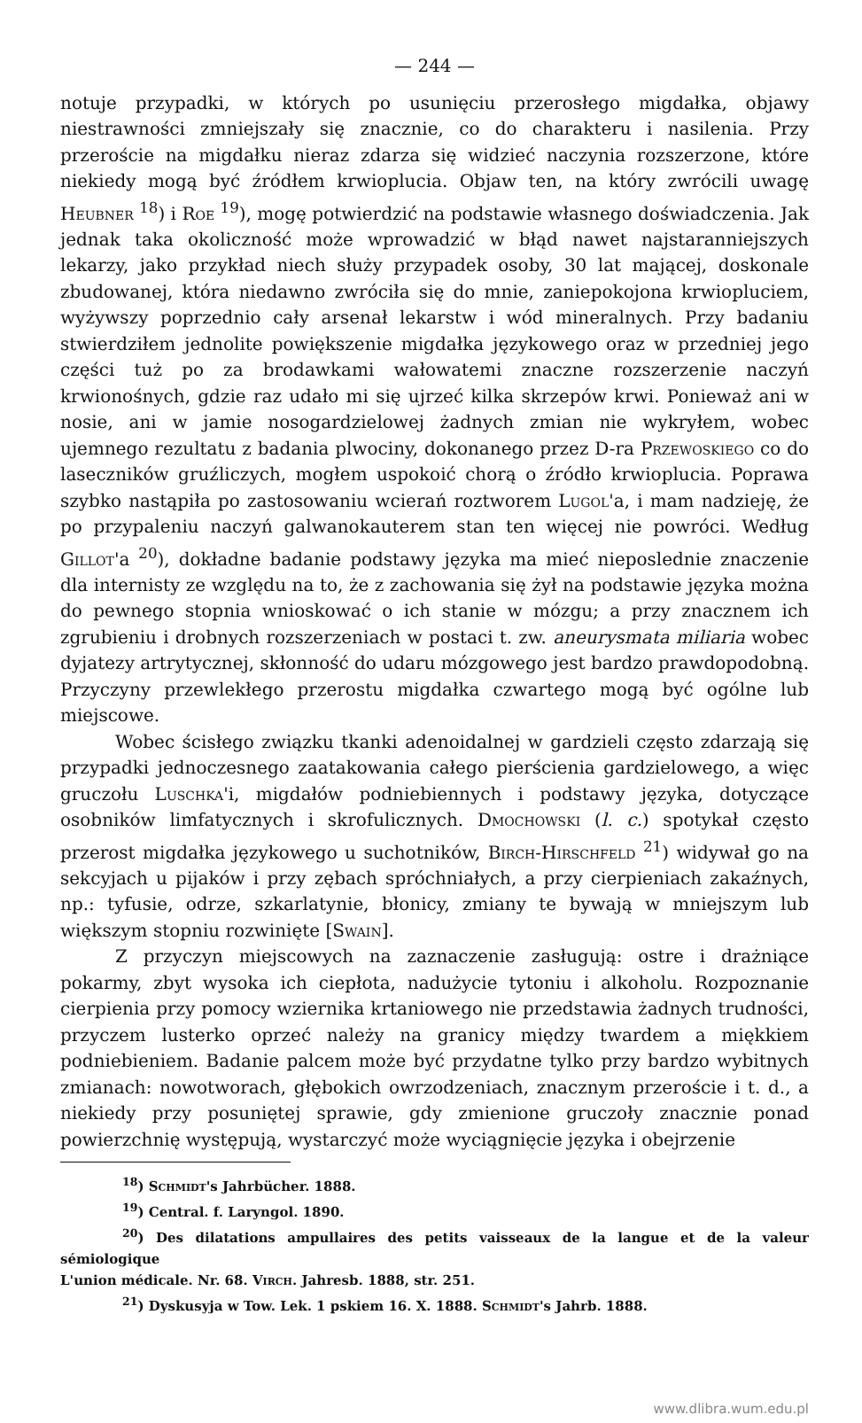— 244 —
notuje przypadki, w których po usunięciu przerosłego migdałka, objawy niestrawności zmniejszały się znacznie, co do charakteru i nasilenia. Przy przeroście na migdałku nieraz zdarza się widzieć naczynia rozszerzone, które niekiedy mogą być źródłem krwioplucia. Objaw ten, na który zwrócili uwagę Heubner <sup>18</sup>) i Roe <sup>19</sup>), mogę potwierdzić na podstawie własnego doświadczenia. Jak jednak taka okoliczność może wprowadzić w błąd nawet najstaranniejszych lekarzy, jako przykład niech służy przypadek osoby, 30 lat mającej, doskonale zbudowanej, która niedawno zwróciła się do mnie, zaniepokojona krwiopluciem, wyżywszy poprzednio cały arsenał lekarstw i wód mineralnych. Przy badaniu stwierdziłem jednolite powiększenie migdałka językowego oraz w przedniej jego części tuż po za brodawkami wałowatemi znaczne rozszerzenie naczyń krwionośnych, gdzie raz udało mi się ujrzeć kilka skrzepów krwi. Ponieważ ani w nosie, ani w jamie nosogardzielowej żadnych zmian nie wykryłem, wobec ujemnego rezultatu z badania plwociny, dokonanego przez D-ra Przewoskiego co do laseczników gruźliczych, mogłem uspokoić chorą o źródło krwioplucia. Poprawa szybko nastąpiła po zastosowaniu wcierań roztworem Lugol'a, i mam nadzieję, że po przypaleniu naczyń galwanokauterem stan ten więcej nie powróci. Według Gillot'a <sup>20</sup>), dokładne badanie podstawy języka ma mieć nieposlednie znaczenie dla internisty ze względu na to, że z zachowania się żył na podstawie języka można do pewnego stopnia wnioskować o ich stanie w mózgu; a przy znacznem ich zgrubieniu i drobnych rozszerzeniach w postaci t. zw. aneurysmata miliaria wobec dyjatezy artrytycznej, skłonność do udaru mózgowego jest bardzo prawdopodobną. Przyczyny przewlekłego przerostu migdałka czwartego mogą być ogólne lub miejscowe.
Wobec ścisłego związku tkanki adenoidalnej w gardzieli często zdarzają się przypadki jednoczesnego zaatakowania całego pierścienia gardzielowego, a więc gruczołu Luschka'i, migdałów podniebiennych i podstawy języka, dotyczące osobników limfatycznych i skrofulicznych. Dmochowski (l. c.) spotykał często przerost migdałka językowego u suchotników, Birch-Hirschfeld <sup>21</sup>) widywał go na sekcyjach u pijaków i przy zębach spróchniałych, a przy cierpieniach zakaźnych, np.: tyfusie, odrze, szkarlatynie, błonicy, zmiany te bywają w mniejszym lub większym stopniu rozwinięte [Swain].
Z przyczyn miejscowych na zaznaczenie zasługują: ostre i drażniące pokarmy, zbyt wysoka ich ciepłota, nadużycie tytoniu i alkoholu. Rozpoznanie cierpienia przy pomocy wziernika krtaniowego nie przedstawia żadnych trudności, przyczem lusterko oprzeć należy na granicy między twardem a miękkiem podniebieniem. Badanie palcem może być przydatne tylko przy bardzo wybitnych zmianach: nowotworach, głębokich owrzodzeniach, znacznym przeroście i t. d., a niekiedy przy posuniętej sprawie, gdy zmienione gruczoły znacznie ponad powierzchnię występują, wystarczyć może wyciągnięcie języka i obejrzenie
<sup>18</sup>) Schmidt's Jahrbücher. 1888.
<sup>19</sup>) Central. f. Laryngol. 1890.
<sup>20</sup>) Des dilatations ampullaires des petits vaisseaux de la langue et de la valeur sémiologique
L'union médicale. Nr. 68. Virch. Jahresb. 1888, str. 251.
<sup>21</sup>) Dyskusyja w Tow. Lek. 1 pskiem 16. X. 1888. Schmidt's Jahrb. 1888.
www.dlibra.wum.edu.pl